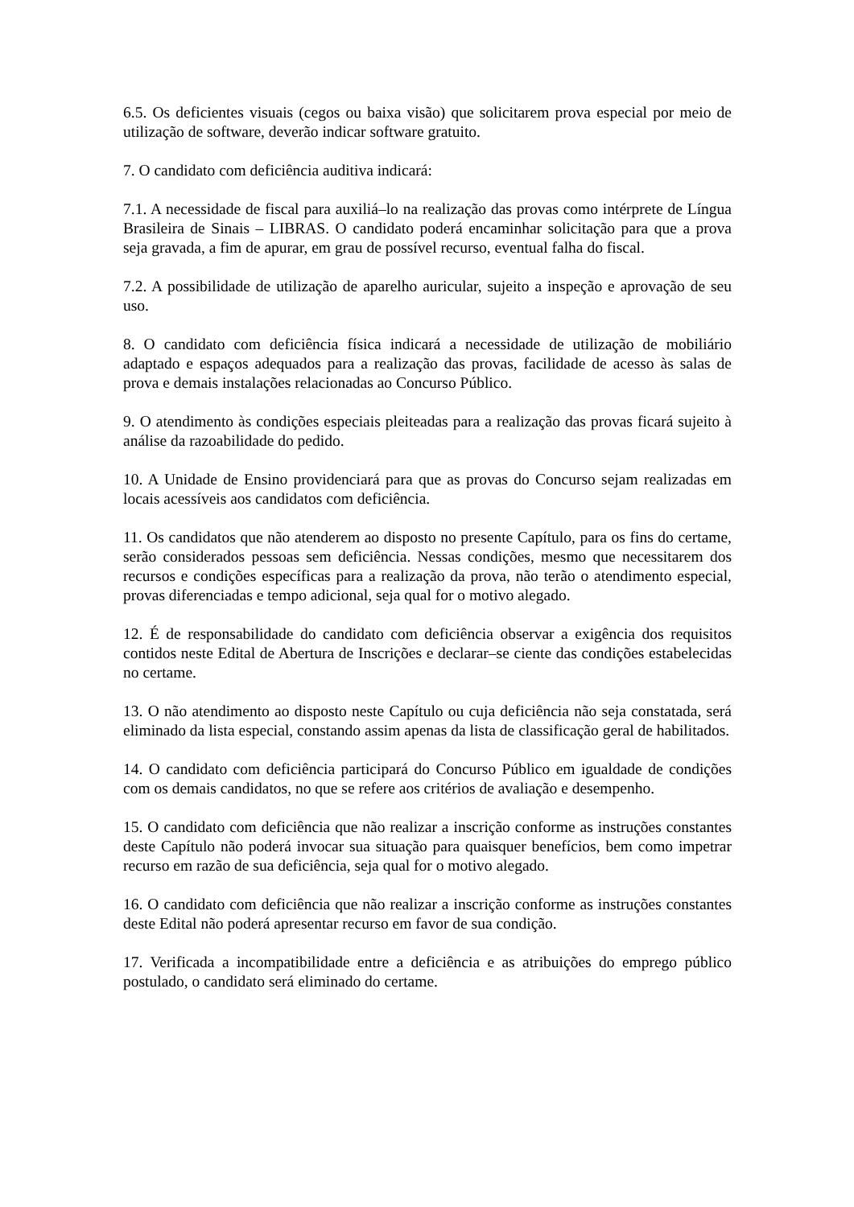6.5. Os deficientes visuais (cegos ou baixa visão) que solicitarem prova especial por meio de utilização de software, deverão indicar software gratuito.
7. O candidato com deficiência auditiva indicará:
7.1. A necessidade de fiscal para auxiliá–lo na realização das provas como intérprete de Língua Brasileira de Sinais – LIBRAS. O candidato poderá encaminhar solicitação para que a prova seja gravada, a fim de apurar, em grau de possível recurso, eventual falha do fiscal.
7.2. A possibilidade de utilização de aparelho auricular, sujeito a inspeção e aprovação de seu uso.
8. O candidato com deficiência física indicará a necessidade de utilização de mobiliário adaptado e espaços adequados para a realização das provas, facilidade de acesso às salas de prova e demais instalações relacionadas ao Concurso Público.
9. O atendimento às condições especiais pleiteadas para a realização das provas ficará sujeito à análise da razoabilidade do pedido.
10. A Unidade de Ensino providenciará para que as provas do Concurso sejam realizadas em locais acessíveis aos candidatos com deficiência.
11. Os candidatos que não atenderem ao disposto no presente Capítulo, para os fins do certame, serão considerados pessoas sem deficiência. Nessas condições, mesmo que necessitarem dos recursos e condições específicas para a realização da prova, não terão o atendimento especial, provas diferenciadas e tempo adicional, seja qual for o motivo alegado.
12. É de responsabilidade do candidato com deficiência observar a exigência dos requisitos contidos neste Edital de Abertura de Inscrições e declarar–se ciente das condições estabelecidas no certame.
13. O não atendimento ao disposto neste Capítulo ou cuja deficiência não seja constatada, será eliminado da lista especial, constando assim apenas da lista de classificação geral de habilitados.
14. O candidato com deficiência participará do Concurso Público em igualdade de condições com os demais candidatos, no que se refere aos critérios de avaliação e desempenho.
15. O candidato com deficiência que não realizar a inscrição conforme as instruções constantes deste Capítulo não poderá invocar sua situação para quaisquer benefícios, bem como impetrar recurso em razão de sua deficiência, seja qual for o motivo alegado.
16. O candidato com deficiência que não realizar a inscrição conforme as instruções constantes deste Edital não poderá apresentar recurso em favor de sua condição.
17. Verificada a incompatibilidade entre a deficiência e as atribuições do emprego público postulado, o candidato será eliminado do certame.